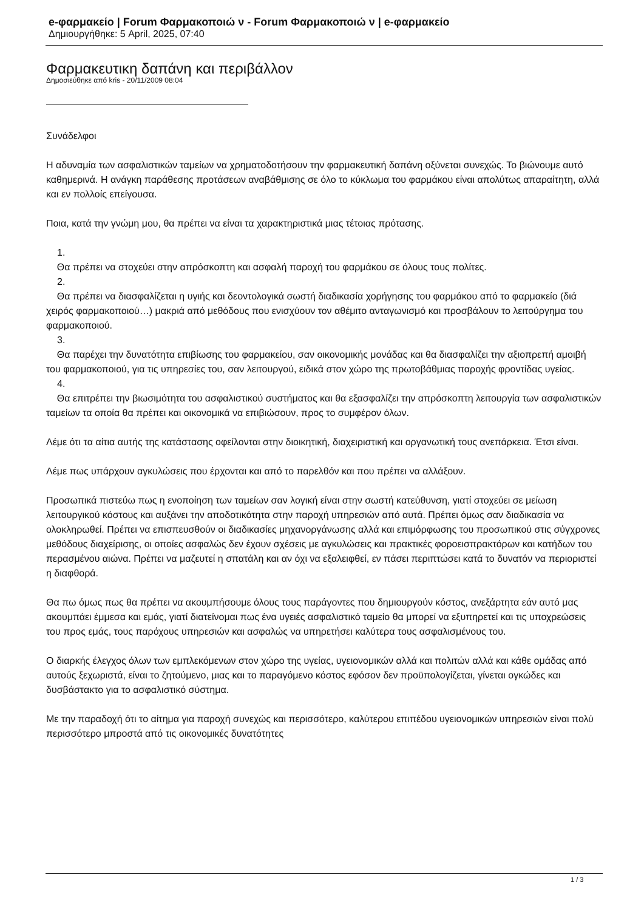e-φαρμακείο | Forum Φαρμακοποιώ ν - Forum Φαρμακοποιώ ν | e-φαρμακείο
Δημιουργήθηκε: 5 April, 2025, 07:40
Φαρμακευτικη δαπάνη και περιβάλλον
Δημοσιεύθηκε από kris - 20/11/2009 08:04
Συνάδελφοι
Η αδυναμία των ασφαλιστικών ταμείων να χρηματοδοτήσουν την φαρμακευτική δαπάνη οξύνεται συνεχώς. Το βιώνουμε αυτό καθημερινά. Η ανάγκη παράθεσης προτάσεων αναβάθμισης σε όλο το κύκλωμα του φαρμάκου είναι απολύτως απαραίτητη, αλλά και εν πολλοίς επείγουσα.
Ποια, κατά την γνώμη μου, θα πρέπει να είναι τα χαρακτηριστικά μιας τέτοιας πρότασης.
1.
Θα πρέπει να στοχεύει στην απρόσκοπτη και ασφαλή παροχή του φαρμάκου σε όλους τους πολίτες.
2.
Θα πρέπει να διασφαλίζεται η υγιής και δεοντολογικά σωστή διαδικασία χορήγησης του φαρμάκου από το φαρμακείο (διά χειρός φαρμακοποιού…) μακριά από μεθόδους που ενισχύουν τον αθέμιτο ανταγωνισμό και προσβάλουν το λειτούργημα του φαρμακοποιού.
3.
Θα παρέχει την δυνατότητα επιβίωσης του φαρμακείου, σαν οικονομικής μονάδας και θα διασφαλίζει την αξιοπρεπή αμοιβή του φαρμακοποιού, για τις υπηρεσίες του, σαν λειτουργού, ειδικά στον χώρο της πρωτοβάθμιας παροχής φροντίδας υγείας.
4.
Θα επιτρέπει την βιωσιμότητα του ασφαλιστικού συστήματος και θα εξασφαλίζει την απρόσκοπτη λειτουργία των ασφαλιστικών ταμείων τα οποία θα πρέπει και οικονομικά να επιβιώσουν, προς το συμφέρον όλων.
Λέμε ότι τα αίτια αυτής της κατάστασης οφείλονται στην διοικητική, διαχειριστική και οργανωτική τους ανεπάρκεια. Έτσι είναι.
Λέμε πως υπάρχουν αγκυλώσεις που έρχονται και από το παρελθόν και που πρέπει να αλλάξουν.
Προσωπικά πιστεύω πως η ενοποίηση των ταμείων σαν λογική είναι στην σωστή κατεύθυνση, γιατί στοχεύει σε μείωση λειτουργικού κόστους και αυξάνει την αποδοτικότητα στην παροχή υπηρεσιών από αυτά. Πρέπει όμως σαν διαδικασία να ολοκληρωθεί. Πρέπει να επισπευσθούν οι διαδικασίες μηχανοργάνωσης αλλά και επιμόρφωσης του προσωπικού στις σύγχρονες μεθόδους διαχείρισης, οι οποίες ασφαλώς δεν έχουν σχέσεις με αγκυλώσεις και πρακτικές φοροεισπρακτόρων και κατήδων του περασμένου αιώνα. Πρέπει να μαζευτεί η σπατάλη και αν όχι να εξαλειφθεί, εν πάσει περιπτώσει κατά το δυνατόν να περιοριστεί η διαφθορά.
Θα πω όμως πως θα πρέπει να ακουμπήσουμε όλους τους παράγοντες που δημιουργούν κόστος, ανεξάρτητα εάν αυτό μας ακουμπάει έμμεσα και εμάς, γιατί διατείνομαι πως ένα υγειές ασφαλιστικό ταμείο θα μπορεί να εξυπηρετεί και τις υποχρεώσεις του προς εμάς, τους παρόχους υπηρεσιών και ασφαλώς να υπηρετήσει καλύτερα τους ασφαλισμένους του.
Ο διαρκής έλεγχος όλων των εμπλεκόμενων στον χώρο της υγείας, υγειονομικών αλλά και πολιτών αλλά και κάθε ομάδας από αυτούς ξεχωριστά, είναι το ζητούμενο, μιας και το παραγόμενο κόστος εφόσον δεν προϋπολογίζεται, γίνεται ογκώδες και δυσβάστακτο για το ασφαλιστικό σύστημα.
Με την παραδοχή ότι το αίτημα για παροχή συνεχώς και περισσότερο, καλύτερου επιπέδου υγειονομικών υπηρεσιών είναι πολύ περισσότερο μπροστά από τις οικονομικές δυνατότητες
1 / 3